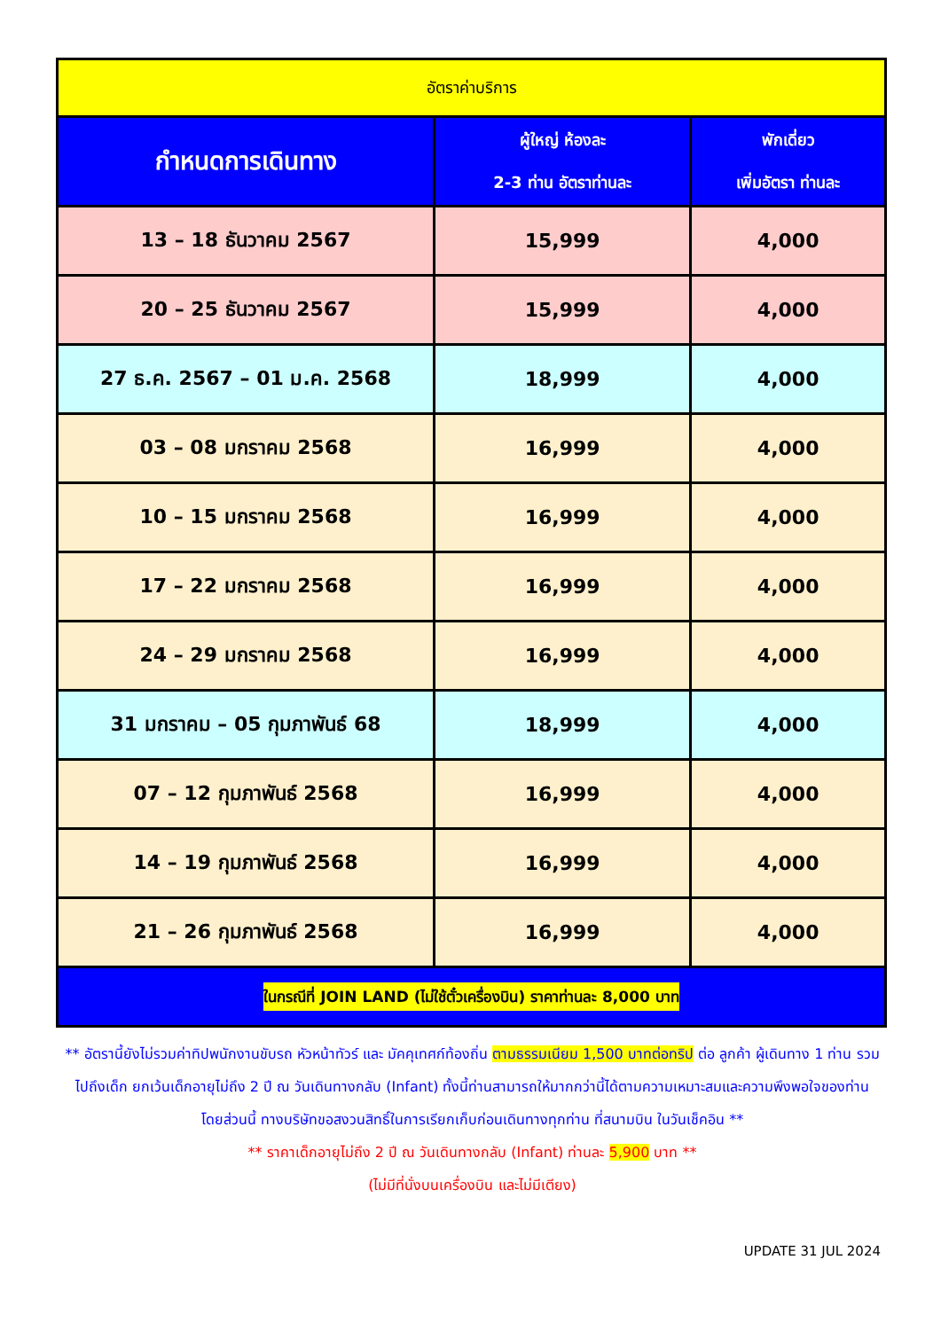| อัตราค่าบริการ | | |
| --- | --- | --- |
| กำหนดการเดินทาง | ผู้ใหญ่ ห้องละ 2-3 ท่าน อัตราท่านละ | พักเดี่ยว เพิ่มอัตรา ท่านละ |
| 13 – 18 ธันวาคม 2567 | 15,999 | 4,000 |
| 20 – 25 ธันวาคม 2567 | 15,999 | 4,000 |
| 27 ธ.ค. 2567 – 01 ม.ค. 2568 | 18,999 | 4,000 |
| 03 – 08 มกราคม 2568 | 16,999 | 4,000 |
| 10 – 15 มกราคม 2568 | 16,999 | 4,000 |
| 17 – 22 มกราคม 2568 | 16,999 | 4,000 |
| 24 – 29 มกราคม 2568 | 16,999 | 4,000 |
| 31 มกราคม – 05 กุมภาพันธ์ 68 | 18,999 | 4,000 |
| 07 – 12 กุมภาพันธ์ 2568 | 16,999 | 4,000 |
| 14 – 19 กุมภาพันธ์ 2568 | 16,999 | 4,000 |
| 21 – 26 กุมภาพันธ์ 2568 | 16,999 | 4,000 |
| ในกรณีที่ JOIN LAND (ไม่ใช้ตั๋วเครื่องบิน) ราคาท่านละ 8,000 บาท | | |
** อัตรานี้ยังไม่รวมค่าทิปพนักงานขับรถ หัวหน้าทัวร์ และ มัคคุเทศก์ท้องถิ่น ตามธรรมเนียม 1,500 บาทต่อทริป ต่อ ลูกค้า ผู้เดินทาง 1 ท่าน รวมไปถึงเด็ก ยกเว้นเด็กอายุไม่ถึง 2 ปี ณ วันเดินทางกลับ (Infant) ทั้งนี้ท่านสามารถให้มากกว่านี้ได้ตามความเหมาะสมและความพึงพอใจของท่าน โดยส่วนนี้ ทางบริษัทขอสงวนสิทธิ์ในการเรียกเก็บก่อนเดินทางทุกท่าน ที่สนามบิน ในวันเช็คอิน **
** ราคาเด็กอายุไม่ถึง 2 ปี ณ วันเดินทางกลับ (Infant) ท่านละ 5,900 บาท **
(ไม่มีที่นั่งบนเครื่องบิน และไม่มีเตียง)
UPDATE 31 JUL 2024